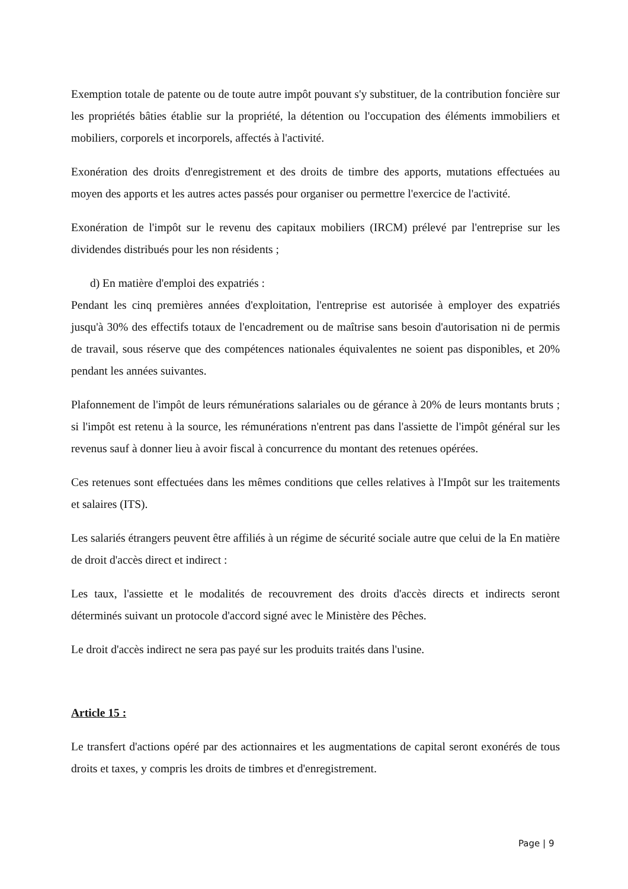Exemption totale de patente ou de toute autre impôt pouvant s'y substituer, de la contribution foncière sur les propriétés bâties établie sur la propriété, la détention ou l'occupation des éléments immobiliers et mobiliers, corporels et incorporels, affectés à l'activité.
Exonération des droits d'enregistrement et des droits de timbre des apports, mutations effectuées au moyen des apports et les autres actes passés pour organiser ou permettre l'exercice de l'activité.
Exonération de l'impôt sur le revenu des capitaux mobiliers (IRCM) prélevé par l'entreprise sur les dividendes distribués pour les non résidents ;
d) En matière d'emploi des expatriés :
Pendant les cinq premières années d'exploitation, l'entreprise est autorisée à employer des expatriés jusqu'à 30% des effectifs totaux de l'encadrement ou de maîtrise sans besoin d'autorisation ni de permis de travail, sous réserve que des compétences nationales équivalentes ne soient pas disponibles, et 20% pendant les années suivantes.
Plafonnement de l'impôt de leurs rémunérations salariales ou de gérance à 20% de leurs montants bruts ; si l'impôt est retenu à la source, les rémunérations n'entrent pas dans l'assiette de l'impôt général sur les revenus sauf à donner lieu à avoir fiscal à concurrence du montant des retenues opérées.
Ces retenues sont effectuées dans les mêmes conditions que celles relatives à l'Impôt sur les traitements et salaires (ITS).
Les salariés étrangers peuvent être affiliés à un régime de sécurité sociale autre que celui de la En matière de droit d'accès direct et indirect :
Les taux, l'assiette et le modalités de recouvrement des droits d'accès directs et indirects seront déterminés suivant un protocole d'accord signé avec le Ministère des Pêches.
Le droit d'accès indirect ne sera pas payé sur les produits traités dans l'usine.
Article 15 :
Le transfert d'actions opéré par des actionnaires et les augmentations de capital seront exonérés de tous droits et taxes, y compris les droits de timbres et d'enregistrement.
Page | 9